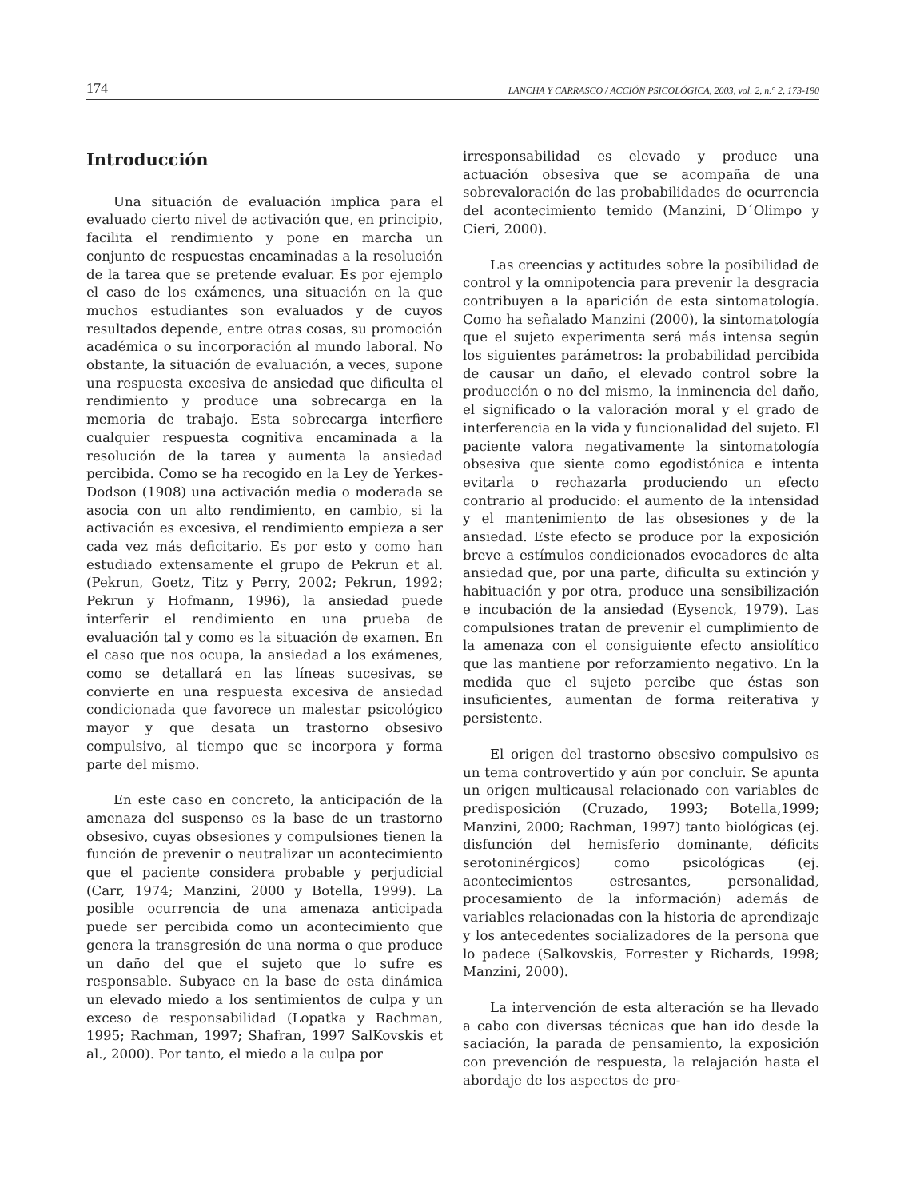174 LANCHA Y CARRASCO / ACCIÓN PSICOLÓGICA, 2003, vol. 2, n.° 2, 173-190
Introducción
Una situación de evaluación implica para el evaluado cierto nivel de activación que, en principio, facilita el rendimiento y pone en marcha un conjunto de respuestas encaminadas a la resolución de la tarea que se pretende evaluar. Es por ejemplo el caso de los exámenes, una situación en la que muchos estudiantes son evaluados y de cuyos resultados depende, entre otras cosas, su promoción académica o su incorporación al mundo laboral. No obstante, la situación de evaluación, a veces, supone una respuesta excesiva de ansiedad que dificulta el rendimiento y produce una sobrecarga en la memoria de trabajo. Esta sobrecarga interfiere cualquier respuesta cognitiva encaminada a la resolución de la tarea y aumenta la ansiedad percibida. Como se ha recogido en la Ley de Yerkes-Dodson (1908) una activación media o moderada se asocia con un alto rendimiento, en cambio, si la activación es excesiva, el rendimiento empieza a ser cada vez más deficitario. Es por esto y como han estudiado extensamente el grupo de Pekrun et al. (Pekrun, Goetz, Titz y Perry, 2002; Pekrun, 1992; Pekrun y Hofmann, 1996), la ansiedad puede interferir el rendimiento en una prueba de evaluación tal y como es la situación de examen. En el caso que nos ocupa, la ansiedad a los exámenes, como se detallará en las líneas sucesivas, se convierte en una respuesta excesiva de ansiedad condicionada que favorece un malestar psicológico mayor y que desata un trastorno obsesivo compulsivo, al tiempo que se incorpora y forma parte del mismo.
En este caso en concreto, la anticipación de la amenaza del suspenso es la base de un trastorno obsesivo, cuyas obsesiones y compulsiones tienen la función de prevenir o neutralizar un acontecimiento que el paciente considera probable y perjudicial (Carr, 1974; Manzini, 2000 y Botella, 1999). La posible ocurrencia de una amenaza anticipada puede ser percibida como un acontecimiento que genera la transgresión de una norma o que produce un daño del que el sujeto que lo sufre es responsable. Subyace en la base de esta dinámica un elevado miedo a los sentimientos de culpa y un exceso de responsabilidad (Lopatka y Rachman, 1995; Rachman, 1997; Shafran, 1997 SalKovskis et al., 2000). Por tanto, el miedo a la culpa por
irresponsabilidad es elevado y produce una actuación obsesiva que se acompaña de una sobrevaloración de las probabilidades de ocurrencia del acontecimiento temido (Manzini, D´Olimpo y Cieri, 2000).
Las creencias y actitudes sobre la posibilidad de control y la omnipotencia para prevenir la desgracia contribuyen a la aparición de esta sintomatología. Como ha señalado Manzini (2000), la sintomatología que el sujeto experimenta será más intensa según los siguientes parámetros: la probabilidad percibida de causar un daño, el elevado control sobre la producción o no del mismo, la inminencia del daño, el significado o la valoración moral y el grado de interferencia en la vida y funcionalidad del sujeto. El paciente valora negativamente la sintomatología obsesiva que siente como egodistónica e intenta evitarla o rechazarla produciendo un efecto contrario al producido: el aumento de la intensidad y el mantenimiento de las obsesiones y de la ansiedad. Este efecto se produce por la exposición breve a estímulos condicionados evocadores de alta ansiedad que, por una parte, dificulta su extinción y habituación y por otra, produce una sensibilización e incubación de la ansiedad (Eysenck, 1979). Las compulsiones tratan de prevenir el cumplimiento de la amenaza con el consiguiente efecto ansiolítico que las mantiene por reforzamiento negativo. En la medida que el sujeto percibe que éstas son insuficientes, aumentan de forma reiterativa y persistente.
El origen del trastorno obsesivo compulsivo es un tema controvertido y aún por concluir. Se apunta un origen multicausal relacionado con variables de predisposición (Cruzado, 1993; Botella,1999; Manzini, 2000; Rachman, 1997) tanto biológicas (ej. disfunción del hemisferio dominante, déficits serotoninérgicos) como psicológicas (ej. acontecimientos estresantes, personalidad, procesamiento de la información) además de variables relacionadas con la historia de aprendizaje y los antecedentes socializadores de la persona que lo padece (Salkovskis, Forrester y Richards, 1998; Manzini, 2000).
La intervención de esta alteración se ha llevado a cabo con diversas técnicas que han ido desde la saciación, la parada de pensamiento, la exposición con prevención de respuesta, la relajación hasta el abordaje de los aspectos de pro-